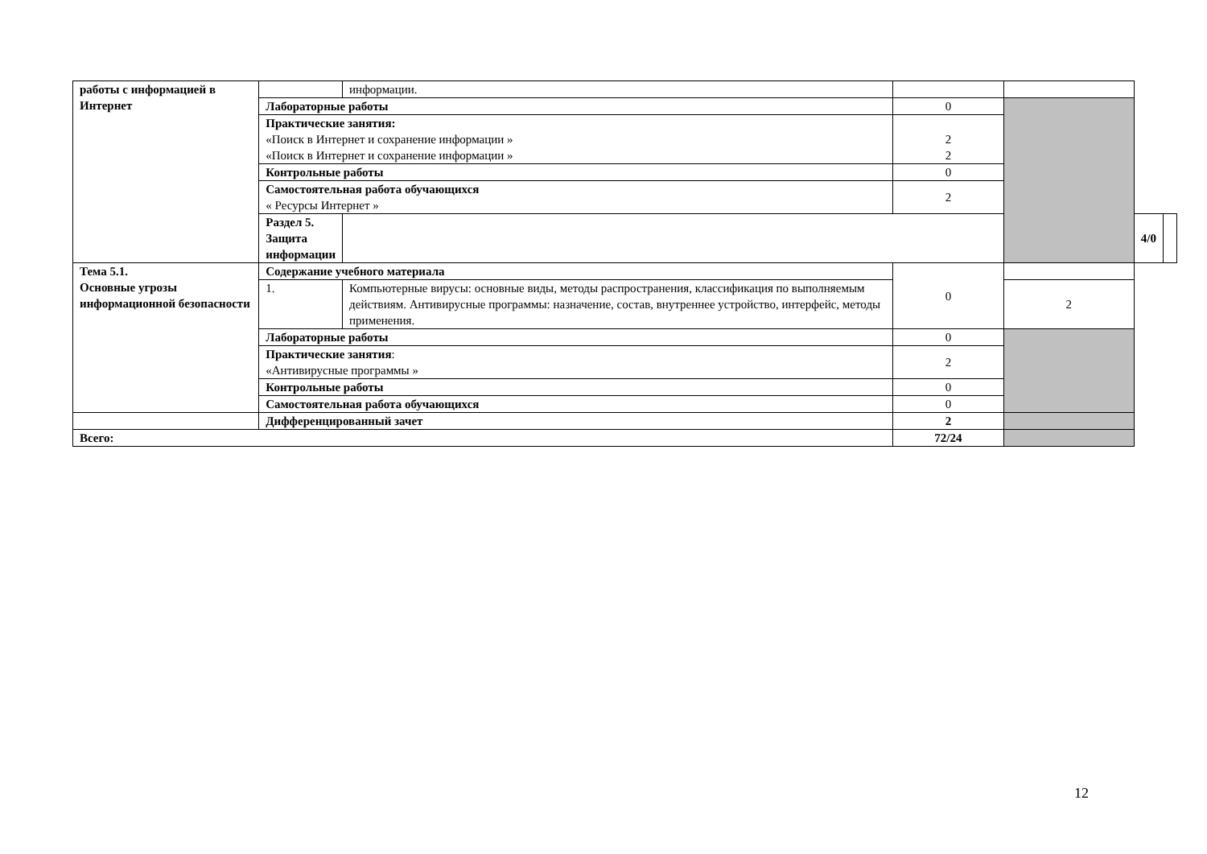| работы с информацией в Интернет | | информации. | | | | |
| | Лабораторные работы | | 0 | | | |
| | Практические занятия: «Поиск в Интернет и сохранение информации » «Поиск в Интернет и сохранение информации » | | 2 2 | | | |
| | Контрольные работы | | 0 | | | |
| | Самостоятельная работа обучающихся « Ресурсы Интернет » | | 2 | | | |
| | Раздел 5. Защита информации | | | | 4/0 | |
| Тема 5.1. Основные угрозы информационной безопасности | Содержание учебного материала | | 0 | | | |
| | 1. | Компьютерные вирусы: основные виды, методы распространения, классификация по выполняемым действиям. Антивирусные программы: назначение, состав, внутреннее устройство, интерфейс, методы применения. | | 2 | | |
| | Лабораторные работы | | 0 | | | |
| | Практические занятия : «Антивирусные программы » | | 2 | | | |
| | Контрольные работы | | 0 | | | |
| | Самостоятельная работа обучающихся | | 0 | | | |
| | Дифференцированный зачет | | 2 | | | |
| Всего: | | | 72/24 | | | |
12